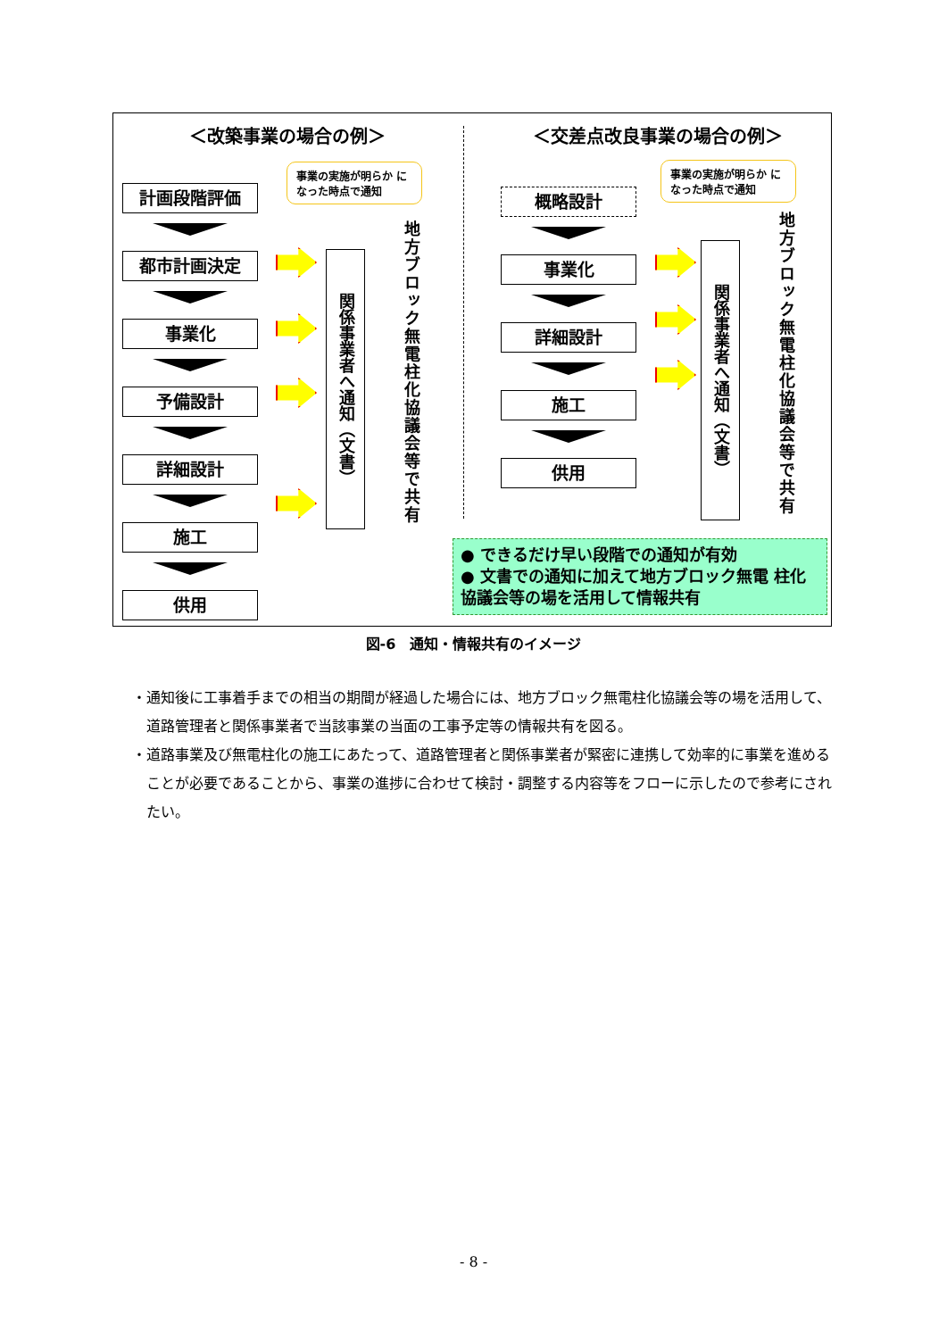＜改築事業の場合の例＞ ＜交差点改良事業の場合の例＞
事業の実施が明らか になった時点で通知
事業の実施が明らか になった時点で通知
計画段階評価
都市計画決定
事業化
予備設計
詳細設計
施工
供用
概略設計
事業化
詳細設計
施工
供用
関係事業者へ通知（文書）
関係事業者へ通知（文書）
地方ブロック無電柱化協議会等で共有
地方ブロック無電柱化協議会等で共有
● できるだけ早い段階での通知が有効
● 文書での通知に加えて地方ブロック無電 柱化協議会等の場を活用して情報共有
図-6　通知・情報共有のイメージ
・通知後に工事着手までの相当の期間が経過した場合には、地方ブロック無電柱化協議会等の場を活用して、道路管理者と関係事業者で当該事業の当面の工事予定等の情報共有を図る。
・道路事業及び無電柱化の施工にあたって、道路管理者と関係事業者が緊密に連携して効率的に事業を進めることが必要であることから、事業の進捗に合わせて検討・調整する内容等をフローに示したので参考にされたい。
- 8 -